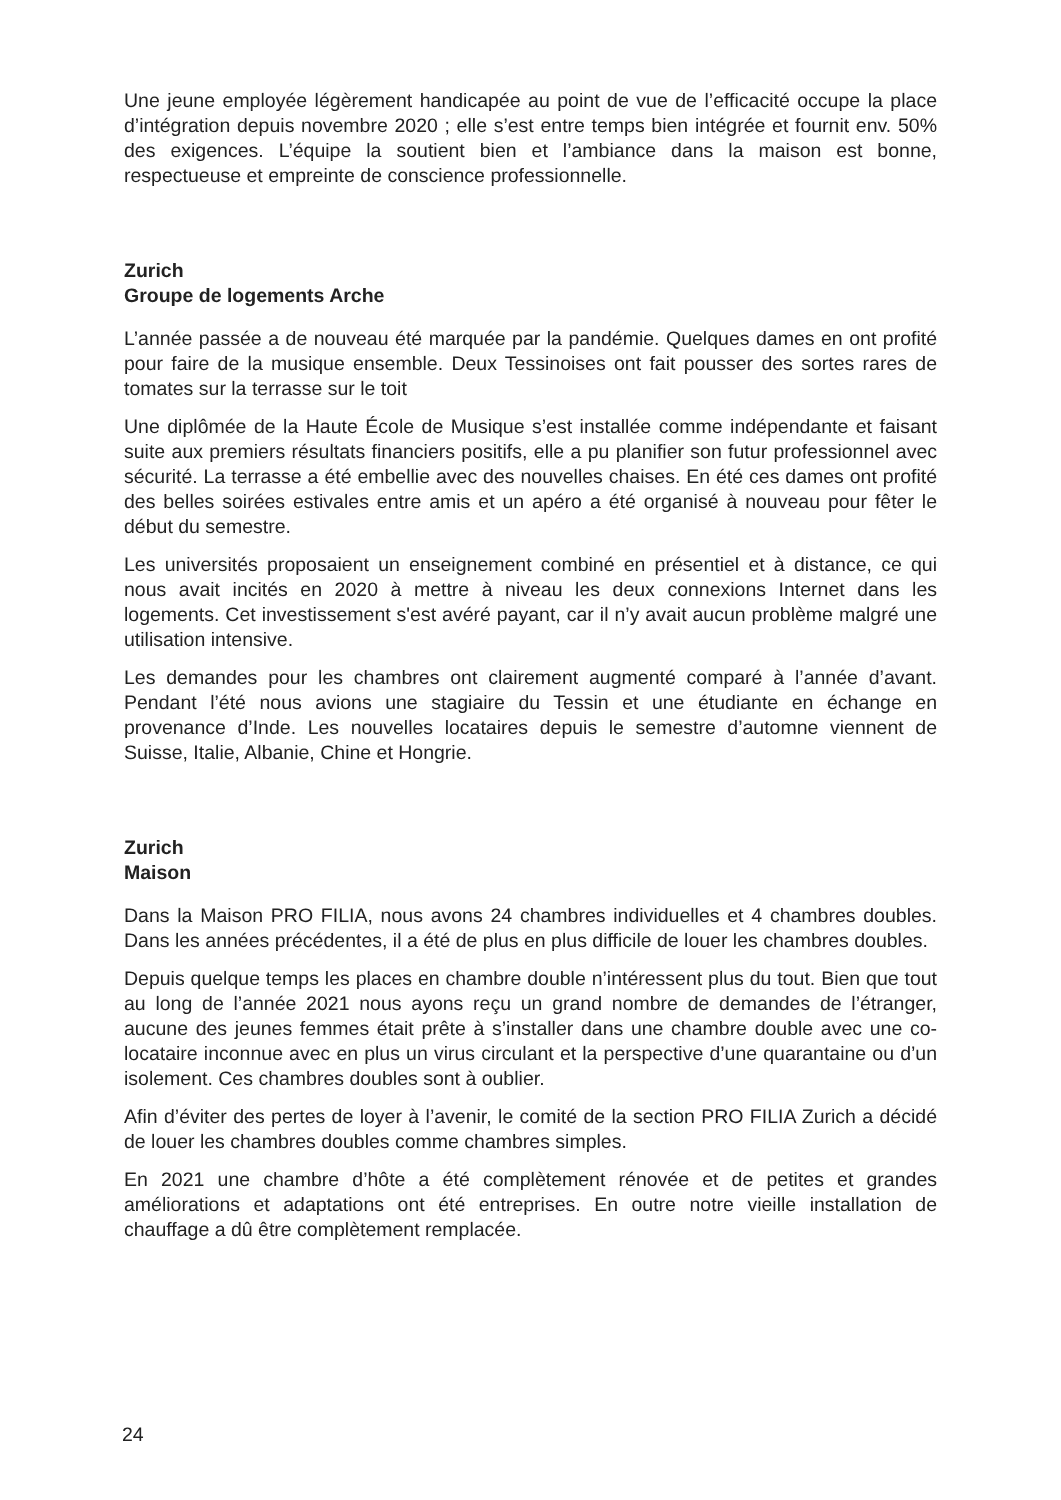Une jeune employée légèrement handicapée au point de vue de l’efficacité occupe la place d’intégration depuis novembre 2020 ; elle s’est entre temps bien intégrée et fournit env. 50% des exigences. L’équipe la soutient bien et l’ambiance dans la maison est bonne, respectueuse et empreinte de conscience professionnelle.
Zurich
Groupe de logements Arche
L’année passée a de nouveau été marquée par la pandémie. Quelques dames en ont profité pour faire de la musique ensemble. Deux Tessinoises ont fait pousser des sortes rares de tomates sur la terrasse sur le toit
Une diplômée de la Haute École de Musique s’est installée comme indépendante et faisant suite aux premiers résultats financiers positifs, elle a pu planifier son futur professionnel avec sécurité. La terrasse a été embellie avec des nouvelles chaises. En été ces dames ont profité des belles soirées estivales entre amis et un apéro a été organisé à nouveau pour fêter le début du semestre.
Les universités proposaient un enseignement combiné en présentiel et à distance, ce qui nous avait incités en 2020 à mettre à niveau les deux connexions Internet dans les logements. Cet investissement s'est avéré payant, car il n’y avait aucun problème malgré une utilisation intensive.
Les demandes pour les chambres ont clairement augmenté comparé à l’année d’avant. Pendant l’été nous avions une stagiaire du Tessin et une étudiante en échange en provenance d’Inde. Les nouvelles locataires depuis le semestre d’automne viennent de Suisse, Italie, Albanie, Chine et Hongrie.
Zurich
Maison
Dans la Maison PRO FILIA, nous avons 24 chambres individuelles et 4 chambres doubles. Dans les années précédentes, il a été de plus en plus difficile de louer les chambres doubles.
Depuis quelque temps les places en chambre double n’intéressent plus du tout. Bien que tout au long de l’année 2021 nous ayons reçu un grand nombre de demandes de l’étranger, aucune des jeunes femmes était prête à s’installer dans une chambre double avec une co-locataire inconnue avec en plus un virus circulant et la perspective d’une quarantaine ou d’un isolement. Ces chambres doubles sont à oublier.
Afin d’éviter des pertes de loyer à l’avenir, le comité de la section PRO FILIA Zurich a décidé de louer les chambres doubles comme chambres simples.
En 2021 une chambre d’hôte a été complètement rénovée et de petites et grandes améliorations et adaptations ont été entreprises. En outre notre vieille installation de chauffage a dû être complètement remplacée.
24